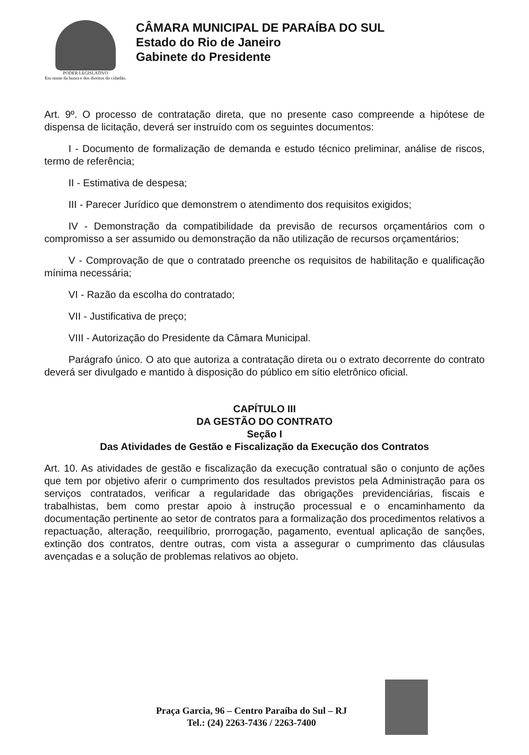PODER LEGISLATIVO
Em nome da honra e dos direitos do cidadão.
CÂMARA MUNICIPAL DE PARAÍBA DO SUL
Estado do Rio de Janeiro
Gabinete do Presidente
Art. 9º. O processo de contratação direta, que no presente caso compreende a hipótese de dispensa de licitação, deverá ser instruído com os seguintes documentos:
I - Documento de formalização de demanda e estudo técnico preliminar, análise de riscos, termo de referência;
II - Estimativa de despesa;
III - Parecer Jurídico que demonstrem o atendimento dos requisitos exigidos;
IV - Demonstração da compatibilidade da previsão de recursos orçamentários com o compromisso a ser assumido ou demonstração da não utilização de recursos orçamentários;
V - Comprovação de que o contratado preenche os requisitos de habilitação e qualificação mínima necessária;
VI - Razão da escolha do contratado;
VII - Justificativa de preço;
VIII - Autorização do Presidente da Câmara Municipal.
Parágrafo único. O ato que autoriza a contratação direta ou o extrato decorrente do contrato deverá ser divulgado e mantido à disposição do público em sítio eletrônico oficial.
CAPÍTULO III
DA GESTÃO DO CONTRATO
Seção I
Das Atividades de Gestão e Fiscalização da Execução dos Contratos
Art. 10. As atividades de gestão e fiscalização da execução contratual são o conjunto de ações que tem por objetivo aferir o cumprimento dos resultados previstos pela Administração para os serviços contratados, verificar a regularidade das obrigações previdenciárias, fiscais e trabalhistas, bem como prestar apoio à instrução processual e o encaminhamento da documentação pertinente ao setor de contratos para a formalização dos procedimentos relativos a repactuação, alteração, reequilíbrio, prorrogação, pagamento, eventual aplicação de sanções, extinção dos contratos, dentre outras, com vista a assegurar o cumprimento das cláusulas avençadas e a solução de problemas relativos ao objeto.
Praça Garcia, 96 – Centro Paraíba do Sul – RJ
Tel.: (24) 2263-7436 / 2263-7400